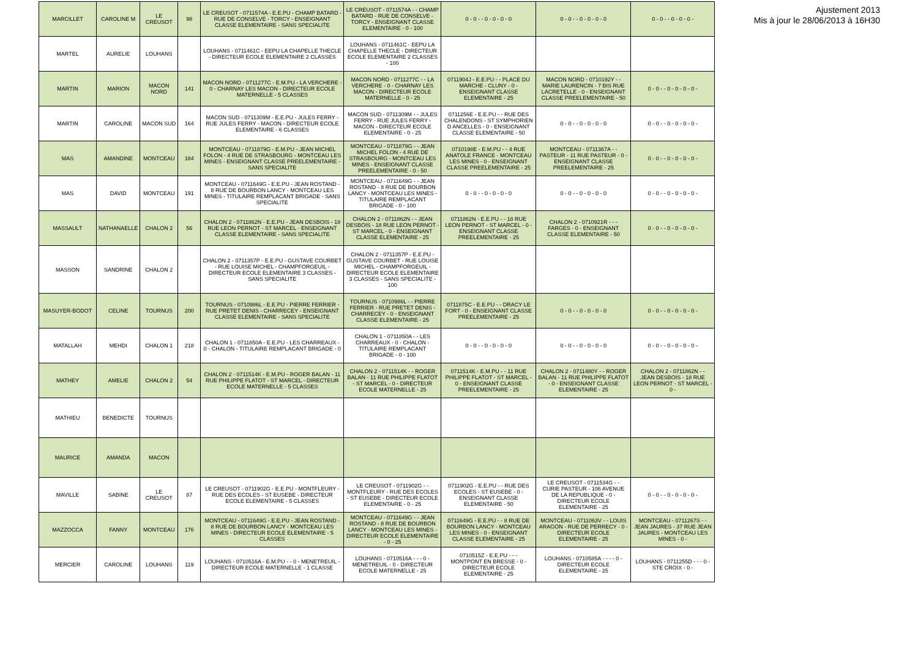| MARCILLET | CAROLINE M | LE CREUSOT | 98 | LE CREUSOT - 0711574A - E.E.PU - CHAMP BATARD - RUE DE CONSELVE - TORCY - ENSEIGNANT CLASSE ELEMENTAIRE - SANS SPECIALITE | LE CREUSOT - 0711574A - - CHAMP BATARD - RUE DE CONSELVE - TORCY - ENSEIGNANT CLASSE ELEMENTAIRE - 0 - 100 | 0 - 0 - - 0 - 0 - 0 - 0 | 0 - 0 - - 0 - 0 - 0 - 0 | 0 - 0 - - 0 - 0 - 0 - |
| MARTEL | AURELIE | LOUHANS | | LOUHANS - 0711461C - EEPU LA CHAPELLE THECLE - DIRECTEUR ECOLE ELEMENTAIRE 2 CLASSES | LOUHANS - 0711461C - EEPU LA CHAPELLE THECLE - DIRECTEUR ECOLE ELEMENTAIRE 2 CLASSES - 100 | | | |
| MARTIN | MARION | MACON NORD | 141 | MACON NORD - 0711277C - E.M.PU - LA VERCHERE - 0 - CHARNAY LES MACON - DIRECTEUR ECOLE MATERNELLE - 5 CLASSES | MACON NORD - 0711277C - - LA VERCHERE - 0 - CHARNAY LES MACON - DIRECTEUR ECOLE MATERNELLE - 0 - 25 | 0711904J - E.E.PU - - PLACE DU MARCHE - CLUNY - 0 - ENSEIGNANT CLASSE ELEMENTAIRE - 25 | MACON NORD - 0710192Y - - MARIE LAURENCIN - 7 BIS RUE LACRETELLE - 0 - ENSEIGNANT CLASSE PREELEMENTAIRE - 50 | 0 - 0 - - 0 - 0 - 0 - 0 - |
| MARTIN | CAROLINE | MACON SUD | 164 | MACON SUD - 0711309M - E.E.PU - JULES FERRY - RUE JULES FERRY - MACON - DIRECTEUR ECOLE ELEMENTAIRE - 6 CLASSES | MACON SUD - 0711309M - - JULES FERRY - RUE JULES FERRY - MACON - DIRECTEUR ECOLE ELEMENTAIRE - 0 - 25 | 0711256E - E.E.PU - - RUE DES CHALENDONS - ST SYMPHORIEN D ANCELLES - 0 - ENSEIGNANT CLASSE ELEMENTAIRE - 50 | 0 - 0 - - 0 - 0 - 0 - 0 | 0 - 0 - - 0 - 0 - 0 - 0 - |
| MAS | AMANDINE | MONTCEAU | 184 | MONTCEAU - 0711879G - E.M.PU - JEAN MICHEL FOLON - 4 RUE DE STRASBOURG - MONTCEAU LES MINES - ENSEIGNANT CLASSE PREELEMENTAIRE - SANS SPECIALITE | MONTCEAU - 0711879G - - JEAN MICHEL FOLON - 4 RUE DE STRASBOURG - MONTCEAU LES MINES - ENSEIGNANT CLASSE PREELEMENTAIRE - 0 - 50 | 0710198E - E.M.PU - - 4 RUE ANATOLE FRANCE - MONTCEAU LES MINES - 0 - ENSEIGNANT CLASSE PREELEMENTAIRE - 25 | MONTCEAU - 0711367A - - PASTEUR - 11 RUE PASTEUR - 0 - ENSEIGNANT CLASSE PREELEMENTAIRE - 25 | 0 - 0 - - 0 - 0 - 0 - 0 - |
| MAS | DAVID | MONTCEAU | 191 | MONTCEAU - 0711649G - E.E.PU - JEAN ROSTAND - 8 RUE DE BOURBON LANCY - MONTCEAU LES MINES - TITULAIRE REMPLACANT BRIGADE - SANS SPECIALITE | MONTCEAU - 0711649G - - JEAN ROSTAND - 8 RUE DE BOURBON LANCY - MONTCEAU LES MINES - TITULAIRE REMPLACANT BRIGADE - 0 - 100 | 0 - 0 - - 0 - 0 - 0 - 0 | 0 - 0 - - 0 - 0 - 0 - 0 | 0 - 0 - - 0 - 0 - 0 - 0 - |
| MASSAULT | NATHANAELLE | CHALON 2 | 56 | CHALON 2 - 0711862N - E.E.PU - JEAN DESBOIS - 18 RUE LEON PERNOT - ST MARCEL - ENSEIGNANT CLASSE ELEMENTAIRE - SANS SPECIALITE | CHALON 2 - 0711862N - - JEAN DESBOIS - 18 RUE LEON PERNOT - ST MARCEL - 0 - ENSEIGNANT CLASSE ELEMENTAIRE - 25 | 0711862N - E.E.PU - - 18 RUE LEON PERNOT - ST MARCEL - 0 - ENSEIGNANT CLASSE PREELEMENTAIRE - 25 | CHALON 2 - 0710921R - - - FARGES - 0 - ENSEIGNANT CLASSE ELEMENTAIRE - 50 | 0 - 0 - - 0 - 0 - 0 - 0 - |
| MASSON | SANDRINE | CHALON 2 | | CHALON 2 - 0711357P - E.E.PU - GUSTAVE COURBET - RUE LOUISE MICHEL - CHAMPFORGEUIL - DIRECTEUR ECOLE ELEMENTAIRE 3 CLASSES - SANS SPECIALITE | CHALON 2 - 0711357P - E.E.PU - GUSTAVE COURBET - RUE LOUISE MICHEL - CHAMPFORGEUIL - DIRECTEUR ECOLE ELEMENTAIRE 3 CLASSES - SANS SPECIALITE - 100 | | | |
| MASUYER-BODOT | CELINE | TOURNUS | 200 | TOURNUS - 0710986L - E.E.PU - PIERRE FERRIER - RUE PRETET DENIS - CHARRECEY - ENSEIGNANT CLASSE ELEMENTAIRE - SANS SPECIALITE | TOURNUS - 0710986L - - PIERRE FERRIER - RUE PRETET DENIS - CHARRECEY - 0 - ENSEIGNANT CLASSE ELEMENTAIRE - 25 | 0711875C - E.E.PU - - DRACY LE FORT - 0 - ENSEIGNANT CLASSE PREELEMENTAIRE - 25 | 0 - 0 - - 0 - 0 - 0 - 0 | 0 - 0 - - 0 - 0 - 0 - 0 - |
| MATALLAH | MEHDI | CHALON 1 | 218 | CHALON 1 - 0711850A - E.E.PU - LES CHARREAUX - 0 - CHALON - TITULAIRE REMPLACANT BRIGADE - 0 | CHALON 1 - 0711850A - - LES CHARREAUX - 0 - CHALON - TITULAIRE REMPLACANT BRIGADE - 0 - 100 | 0 - 0 - - 0 - 0 - 0 - 0 | 0 - 0 - - 0 - 0 - 0 - 0 | 0 - 0 - - 0 - 0 - 0 - 0 - |
| MATHEY | AMELIE | CHALON 2 | 54 | CHALON 2 - 0711514K - E.M.PU - ROGER BALAN - 11 RUE PHILIPPE FLATOT - ST MARCEL - DIRECTEUR ECOLE MATERNELLE - 5 CLASSES | CHALON 2 - 0711514K - - ROGER BALAN - 11 RUE PHILIPPE FLATOT - ST MARCEL - 0 - DIRECTEUR ECOLE MATERNELLE - 25 | 0711514K - E.M.PU - - 11 RUE PHILIPPE FLATOT - ST MARCEL - 0 - ENSEIGNANT CLASSE PREELEMENTAIRE - 25 | CHALON 2 - 0711480Y - - ROGER BALAN - 11 RUE PHILIPPE FLATOT - 0 - ENSEIGNANT CLASSE ELEMENTAIRE - 25 | CHALON 2 - 0711862N - - JEAN DESBOIS - 18 RUE LEON PERNOT - ST MARCEL - 0 - |
| MATHIEU | BENEDICTE | TOURNUS | | | | | | |
| MAURICE | AMANDA | MACON | | | | | | |
| MAVILLE | SABINE | LE CREUSOT | 87 | LE CREUSOT - 0711902G - E.E.PU - MONTFLEURY - RUE DES ECOLES - ST EUSEBE - DIRECTEUR ECOLE ELEMENTAIRE - 5 CLASSES | LE CREUSOT - 0711902G - - MONTFLEURY - RUE DES ECOLES - ST EUSEBE - DIRECTEUR ECOLE ELEMENTAIRE - 0 - 25 | 0711902G - E.E.PU - - RUE DES ECOLES - ST EUSEBE - 0 - ENSEIGNANT CLASSE ELEMENTAIRE - 50 | LE CREUSOT - 0711534G - - CURIE PASTEUR - 106 AVENUE DE LA REPUBLIQUE - 0 - DIRECTEUR ECOLE ELEMENTAIRE - 25 | 0 - 0 - - 0 - 0 - 0 - 0 - |
| MAZZOCCA | FANNY | MONTCEAU | 176 | MONTCEAU - 0711649G - E.E.PU - JEAN ROSTAND - 8 RUE DE BOURBON LANCY - MONTCEAU LES MINES - DIRECTEUR ECOLE ELEMENTAIRE - 5 CLASSES | MONTCEAU - 0711649G - - JEAN ROSTAND - 8 RUE DE BOURBON LANCY - MONTCEAU LES MINES - DIRECTEUR ECOLE ELEMENTAIRE - 0 - 25 | 0711649G - E.E.PU - - 8 RUE DE BOURBON LANCY - MONTCEAU LES MINES - 0 - ENSEIGNANT CLASSE ELEMENTAIRE - 25 | MONTCEAU - 0711063V - - LOUIS ARAGON - RUE DE PERRECY - 0 - DIRECTEUR ECOLE ELEMENTAIRE - 25 | MONTCEAU - 0711267S - - JEAN JAURES - 37 RUE JEAN JAURES - MONTCEAU LES MINES - 0 - |
| MERCIER | CAROLINE | LOUHANS | 119 | LOUHANS - 0710516A - E.M.PU - - 0 - MENETREUIL - DIRECTEUR ECOLE MATERNELLE - 1 CLASSE | LOUHANS - 0710516A - - - 0 - MENETREUIL - 0 - DIRECTEUR ECOLE MATERNELLE - 25 | 0710515Z - E.E.PU - - - MONTPONT EN BRESSE - 0 - DIRECTEUR ECOLE ELEMENTAIRE - 25 | LOUHANS - 0710585A - - - - 0 - DIRECTEUR ECOLE ELEMENTAIRE - 25 | LOUHANS - 0711255D - - - 0 - STE CROIX - 0 - |
Ajustement 2013
Mis à jour le 28/06/2013 à 16H30